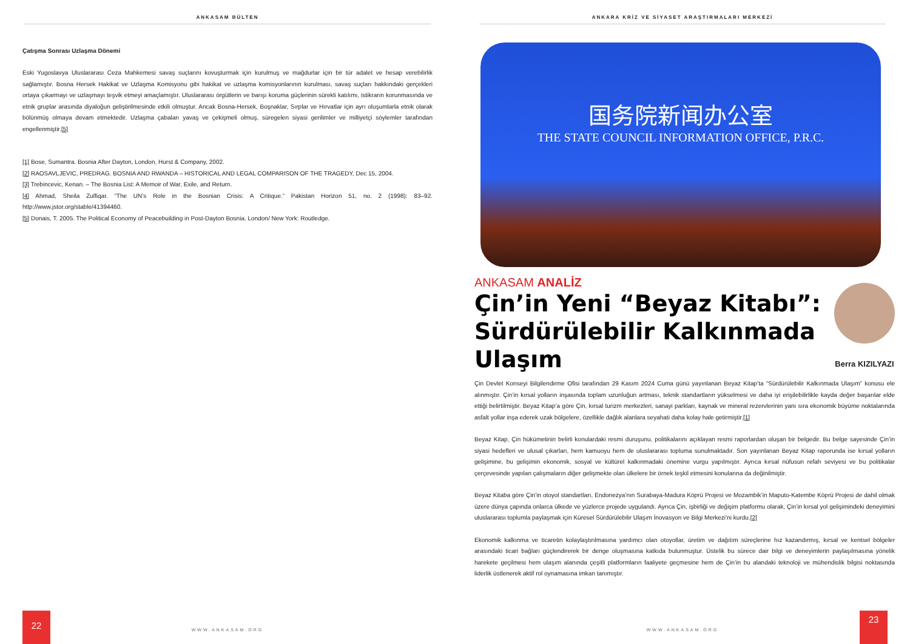ANKASAM BÜLTEN
Çatışma Sonrası Uzlaşma Dönemi
Eski Yugoslavya Uluslararası Ceza Mahkemesi savaş suçlarını kovuşturmak için kurulmuş ve mağdurlar için bir tür adalet ve hesap verebilirlik sağlamıştır. Bosna Hersek Hakikat ve Uzlaşma Komisyonu gibi hakikat ve uzlaşma komisyonlarının kurulması, savaş suçları hakkındaki gerçekleri ortaya çıkarmayı ve uzlaşmayı teşvik etmeyi amaçlamıştır. Uluslararası örgütlerin ve barışı koruma güçlerinin sürekli katılımı, istikrarın korunmasında ve etnik gruplar arasında diyaloğun geliştirilmesinde etkili olmuştur. Ancak Bosna-Hersek, Boşnaklar, Sırplar ve Hırvatlar için ayrı oluşumlarla etnik olarak bölünmüş olmaya devam etmektedir. Uzlaşma çabaları yavaş ve çekişmeli olmuş, süregelen siyasi gerilimler ve milliyetçi söylemler tarafından engellenmiştir.[5]
[1] Bose, Sumantra. Bosnia After Dayton, London, Hurst & Company, 2002.
[2] RAOSAVLJEVIC, PREDRAG. BOSNIA AND RWANDA – HISTORICAL AND LEGAL COMPARISON OF THE TRAGEDY, Dec 15, 2004.
[3] Trebincevic, Kenan. – The Bosnia List: A Memoir of War, Exile, and Return.
[4] Ahmad, Sheila Zulfiqar. “The UN’s Role in the Bosnian Crisis: A Critique.” Pakistan Horizon 51, no. 2 (1998): 83–92. http://www.jstor.org/stable/41394460.
[5] Donais, T. 2005. The Political Economy of Peacebuilding in Post-Dayton Bosnia. London/ New York: Routledge.
WWW.ANKASAM.ORG
22
ANKARA KRİZ VE SİYASET ARAŞTIRMALARI MERKEZİ
国务院新闻办公室
THE STATE COUNCIL INFORMATION OFFICE, P.R.C.
ANKASAM ANALİZ
Çin’in Yeni “Beyaz Kitabı”: Sürdürülebilir Kalkınmada Ulaşım
Berra KIZILYAZI
Çin Devlet Konseyi Bilgilendirme Ofisi tarafından 29 Kasım 2024 Cuma günü yayınlanan Beyaz Kitap’ta “Sürdürülebilir Kalkınmada Ulaşım” konusu ele alınmıştır. Çin’in kırsal yolların inşasında toplam uzunluğun artması, teknik standartların yükselmesi ve daha iyi erişilebilirlikle kayda değer başarılar elde ettiği belirtilmiştir. Beyaz Kitap’a göre Çin, kırsal turizm merkezleri, sanayi parkları, kaynak ve mineral rezervlerinin yanı sıra ekonomik büyüme noktalarında asfalt yollar inşa ederek uzak bölgelere, özellikle dağlık alanlara seyahati daha kolay hale getirmiştir.[1]
Beyaz Kitap, Çin hükümetinin belirli konulardaki resmi duruşunu, politikalarını açıklayan resmi raporlardan oluşan bir belgedir. Bu belge sayesinde Çin’in siyasi hedefleri ve ulusal çıkarları, hem kamuoyu hem de uluslararası topluma sunulmaktadır. Son yayınlanan Beyaz Kitap raporunda ise kırsal yolların gelişimine, bu gelişimin ekonomik, sosyal ve kültürel kalkınmadaki önemine vurgu yapılmıştır. Ayrıca kırsal nüfusun refah seviyesi ve bu politikalar çerçevesinde yapılan çalışmaların diğer gelişmekte olan ülkelere bir örnek teşkil etmesini konularına da değinilmiştir.
Beyaz Kitaba göre Çin’in otoyol standartları, Endonezya’nın Surabaya-Madura Köprü Projesi ve Mozambik’in Maputo-Katembe Köprü Projesi de dahil olmak üzere dünya çapında onlarca ülkede ve yüzlerce projede uygulandı. Ayrıca Çin, işbirliği ve değişim platformu olarak, Çin’in kırsal yol gelişimindeki deneyimini uluslararası toplumla paylaşmak için Küresel Sürdürülebilir Ulaşım İnovasyon ve Bilgi Merkezi’ni kurdu.[2]
Ekonomik kalkınma ve ticaretin kolaylaştırılmasına yardımcı olan otoyollar, üretim ve dağıtım süreçlerine hız kazandırmış, kırsal ve kentsel bölgeler arasındaki ticari bağları güçlendirerek bir denge oluşmasına katkıda bulunmuştur. Üstelik bu sürece dair bilgi ve deneyimlerin paylaşılmasına yönelik harekete geçilmesi hem ulaşım alanında çeşitli platformların faaliyete geçmesine hem de Çin’in bu alandaki teknoloji ve mühendislik bilgisi noktasında liderlik üstlenerek aktif rol oynamasına imkan tanımıştır.
WWW.ANKASAM.ORG
23